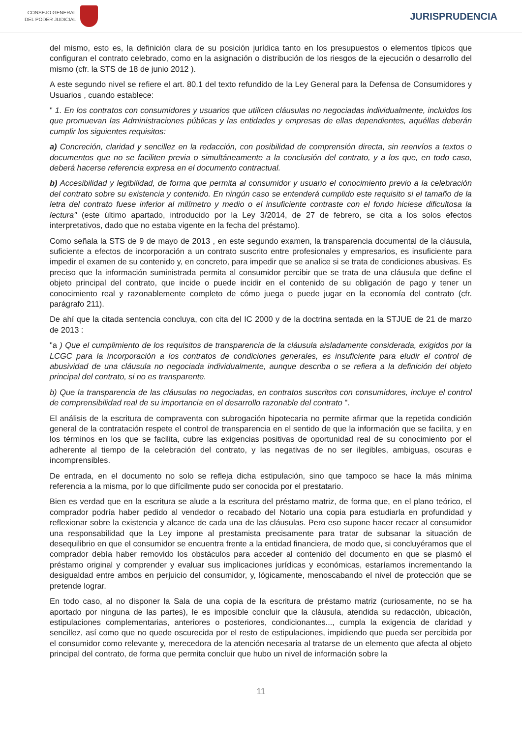CONSEJO GENERAL
DEL PODER JUDICIAL
JURISPRUDENCIA
del mismo, esto es, la definición clara de su posición jurídica tanto en los presupuestos o elementos típicos que configuran el contrato celebrado, como en la asignación o distribución de los riesgos de la ejecución o desarrollo del mismo (cfr. la STS de 18 de junio 2012 ).
A este segundo nivel se refiere el art. 80.1 del texto refundido de la Ley General para la Defensa de Consumidores y Usuarios , cuando establece:
" 1. En los contratos con consumidores y usuarios que utilicen cláusulas no negociadas individualmente, incluidos los que promuevan las Administraciones públicas y las entidades y empresas de ellas dependientes, aquéllas deberán cumplir los siguientes requisitos:
a) Concreción, claridad y sencillez en la redacción, con posibilidad de comprensión directa, sin reenvíos a textos o documentos que no se faciliten previa o simultáneamente a la conclusión del contrato, y a los que, en todo caso, deberá hacerse referencia expresa en el documento contractual.
b) Accesibilidad y legibilidad, de forma que permita al consumidor y usuario el conocimiento previo a la celebración del contrato sobre su existencia y contenido. En ningún caso se entenderá cumplido este requisito si el tamaño de la letra del contrato fuese inferior al milímetro y medio o el insuficiente contraste con el fondo hiciese dificultosa la lectura" (este último apartado, introducido por la Ley 3/2014, de 27 de febrero, se cita a los solos efectos interpretativos, dado que no estaba vigente en la fecha del préstamo).
Como señala la STS de 9 de mayo de 2013 , en este segundo examen, la transparencia documental de la cláusula, suficiente a efectos de incorporación a un contrato suscrito entre profesionales y empresarios, es insuficiente para impedir el examen de su contenido y, en concreto, para impedir que se analice si se trata de condiciones abusivas. Es preciso que la información suministrada permita al consumidor percibir que se trata de una cláusula que define el objeto principal del contrato, que incide o puede incidir en el contenido de su obligación de pago y tener un conocimiento real y razonablemente completo de cómo juega o puede jugar en la economía del contrato (cfr. parágrafo 211).
De ahí que la citada sentencia concluya, con cita del IC 2000 y de la doctrina sentada en la STJUE de 21 de marzo de 2013 :
"a ) Que el cumplimiento de los requisitos de transparencia de la cláusula aisladamente considerada, exigidos por la LCGC para la incorporación a los contratos de condiciones generales, es insuficiente para eludir el control de abusividad de una cláusula no negociada individualmente, aunque describa o se refiera a la definición del objeto principal del contrato, si no es transparente.
b) Que la transparencia de las cláusulas no negociadas, en contratos suscritos con consumidores, incluye el control de comprensibilidad real de su importancia en el desarrollo razonable del contrato ".
El análisis de la escritura de compraventa con subrogación hipotecaria no permite afirmar que la repetida condición general de la contratación respete el control de transparencia en el sentido de que la información que se facilita, y en los términos en los que se facilita, cubre las exigencias positivas de oportunidad real de su conocimiento por el adherente al tiempo de la celebración del contrato, y las negativas de no ser ilegibles, ambiguas, oscuras e incomprensibles.
De entrada, en el documento no solo se refleja dicha estipulación, sino que tampoco se hace la más mínima referencia a la misma, por lo que difícilmente pudo ser conocida por el prestatario.
Bien es verdad que en la escritura se alude a la escritura del préstamo matriz, de forma que, en el plano teórico, el comprador podría haber pedido al vendedor o recabado del Notario una copia para estudiarla en profundidad y reflexionar sobre la existencia y alcance de cada una de las cláusulas. Pero eso supone hacer recaer al consumidor una responsabilidad que la Ley impone al prestamista precisamente para tratar de subsanar la situación de desequilibrio en que el consumidor se encuentra frente a la entidad financiera, de modo que, si concluyéramos que el comprador debía haber removido los obstáculos para acceder al contenido del documento en que se plasmó el préstamo original y comprender y evaluar sus implicaciones jurídicas y económicas, estaríamos incrementando la desigualdad entre ambos en perjuicio del consumidor, y, lógicamente, menoscabando el nivel de protección que se pretende lograr.
En todo caso, al no disponer la Sala de una copia de la escritura de préstamo matriz (curiosamente, no se ha aportado por ninguna de las partes), le es imposible concluir que la cláusula, atendida su redacción, ubicación, estipulaciones complementarias, anteriores o posteriores, condicionantes..., cumpla la exigencia de claridad y sencillez, así como que no quede oscurecida por el resto de estipulaciones, impidiendo que pueda ser percibida por el consumidor como relevante y, merecedora de la atención necesaria al tratarse de un elemento que afecta al objeto principal del contrato, de forma que permita concluir que hubo un nivel de información sobre la
11